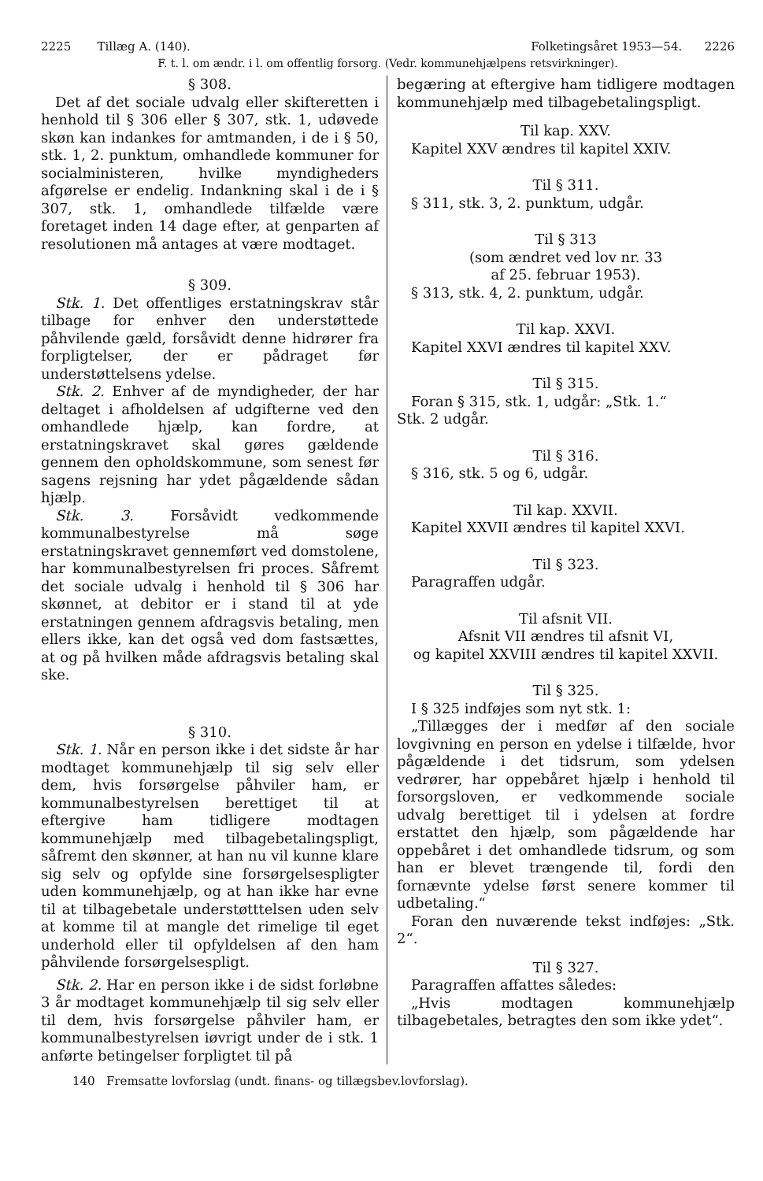2225 Tillæg A. (140). Folketingsåret 1953—54. 2226
F. t. l. om ændr. i l. om offentlig forsorg. (Vedr. kommunehjælpens retsvirkninger).
§ 308.
Det af det sociale udvalg eller skifteretten i henhold til § 306 eller § 307, stk. 1, udøvede skøn kan indankes for amtmanden, i de i § 50, stk. 1, 2. punktum, omhandlede kommuner for socialministeren, hvilke myndigheders afgørelse er endelig. Indankning skal i de i § 307, stk. 1, omhandlede tilfælde være foretaget inden 14 dage efter, at genparten af resolutionen må antages at være modtaget.
§ 309.
Stk. 1. Det offentliges erstatningskrav står tilbage for enhver den understøttede påhvilende gæld, forsåvidt denne hidrører fra forpligtelser, der er pådraget før understøttelsens ydelse.
Stk. 2. Enhver af de myndigheder, der har deltaget i afholdelsen af udgifterne ved den omhandlede hjælp, kan fordre, at erstatningskravet skal gøres gældende gennem den opholdskommune, som senest før sagens rejsning har ydet pågældende sådan hjælp.
Stk. 3. Forsåvidt vedkommende kommunalbestyrelse må søge erstatningskravet gennemført ved domstolene, har kommunalbestyrelsen fri proces. Såfremt det sociale udvalg i henhold til § 306 har skønnet, at debitor er i stand til at yde erstatningen gennem afdragsvis betaling, men ellers ikke, kan det også ved dom fastsættes, at og på hvilken måde afdragsvis betaling skal ske.
§ 310.
Stk. 1. Når en person ikke i det sidste år har modtaget kommunehjælp til sig selv eller dem, hvis forsørgelse påhviler ham, er kommunalbestyrelsen berettiget til at eftergive ham tidligere modtagen kommunehjælp med tilbagebetalingspligt, såfremt den skønner, at han nu vil kunne klare sig selv og opfylde sine forsørgelsespligter uden kommunehjælp, og at han ikke har evne til at tilbagebetale understøtttelsen uden selv at komme til at mangle det rimelige til eget underhold eller til opfyldelsen af den ham påhvilende forsørgelsespligt.
Stk. 2. Har en person ikke i de sidst forløbne 3 år modtaget kommunehjælp til sig selv eller til dem, hvis forsørgelse påhviler ham, er kommunalbestyrelsen iøvrigt under de i stk. 1 anførte betingelser forpligtet til på
begæring at eftergive ham tidligere modtagen kommunehjælp med tilbagebetalingspligt.
Til kap. XXV.
Kapitel XXV ændres til kapitel XXIV.
Til § 311.
§ 311, stk. 3, 2. punktum, udgår.
Til § 313
(som ændret ved lov nr. 33
af 25. februar 1953).
§ 313, stk. 4, 2. punktum, udgår.
Til kap. XXVI.
Kapitel XXVI ændres til kapitel XXV.
Til § 315.
Foran § 315, stk. 1, udgår: „Stk. 1.“
Stk. 2 udgår.
Til § 316.
§ 316, stk. 5 og 6, udgår.
Til kap. XXVII.
Kapitel XXVII ændres til kapitel XXVI.
Til § 323.
Paragraffen udgår.
Til afsnit VII.
Afsnit VII ændres til afsnit VI,
og kapitel XXVIII ændres til kapitel XXVII.
Til § 325.
I § 325 indføjes som nyt stk. 1:
„Tillægges der i medfør af den sociale lovgivning en person en ydelse i tilfælde, hvor pågældende i det tidsrum, som ydelsen vedrører, har oppebåret hjælp i henhold til forsorgsloven, er vedkommende sociale udvalg berettiget til i ydelsen at fordre erstattet den hjælp, som pågældende har oppebåret i det omhandlede tidsrum, og som han er blevet trængende til, fordi den fornævnte ydelse først senere kommer til udbetaling.“
Foran den nuværende tekst indføjes: „Stk. 2“.
Til § 327.
Paragraffen affattes således:
„Hvis modtagen kommunehjælp tilbagebetales, betragtes den som ikke ydet“.
140 Fremsatte lovforslag (undt. finans- og tillægsbev.lovforslag).